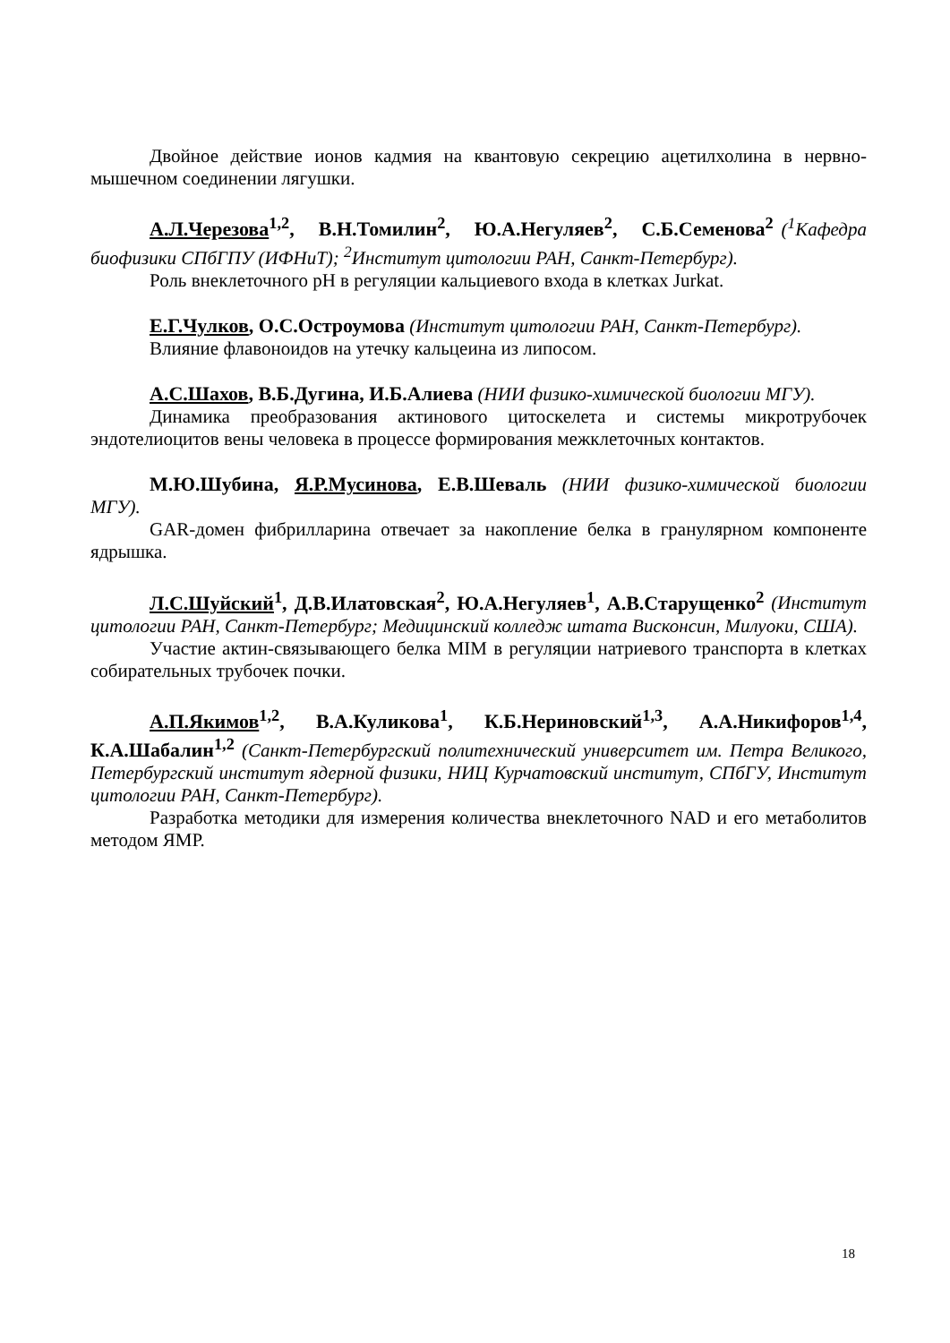Двойное действие ионов кадмия на квантовую секрецию ацетилхолина в нервно-мышечном соединении лягушки.
А.Л.Черезова<sup>1,2</sup>, В.Н.Томилин<sup>2</sup>, Ю.А.Негуляев<sup>2</sup>, С.Б.Семенова<sup>2</sup> (<sup>1</sup>Кафедра биофизики СПбГПУ (ИФНиТ); <sup>2</sup>Институт цитологии РАН, Санкт-Петербург).
Роль внеклеточного pH в регуляции кальциевого входа в клетках Jurkat.
Е.Г.Чулков, О.С.Остроумова (Институт цитологии РАН, Санкт-Петербург).
Влияние флавоноидов на утечку кальцеина из липосом.
А.С.Шахов, В.Б.Дугина, И.Б.Алиева (НИИ физико-химической биологии МГУ).
Динамика преобразования актинового цитоскелета и системы микротрубочек эндотелиоцитов вены человека в процессе формирования межклеточных контактов.
М.Ю.Шубина, Я.Р.Мусинова, Е.В.Шеваль (НИИ физико-химической биологии МГУ).
GAR-домен фибрилларина отвечает за накопление белка в гранулярном компоненте ядрышка.
Л.С.Шуйский<sup>1</sup>, Д.В.Илатовская<sup>2</sup>, Ю.А.Негуляев<sup>1</sup>, А.В.Старущенко<sup>2</sup> (Институт цитологии РАН, Санкт-Петербург; Медицинский колледж штата Висконсин, Милуоки, США).
Участие актин-связывающего белка MIM в регуляции натриевого транспорта в клетках собирательных трубочек почки.
А.П.Якимов<sup>1,2</sup>, В.А.Куликова<sup>1</sup>, К.Б.Нериновский<sup>1,3</sup>, А.А.Никифоров<sup>1,4</sup>, К.А.Шабалин<sup>1,2</sup> (Санкт-Петербургский политехнический университет им. Петра Великого, Петербургский институт ядерной физики, НИЦ Курчатовский институт, СПбГУ, Институт цитологии РАН, Санкт-Петербург).
Разработка методики для измерения количества внеклеточного NAD и его метаболитов методом ЯМР.
18